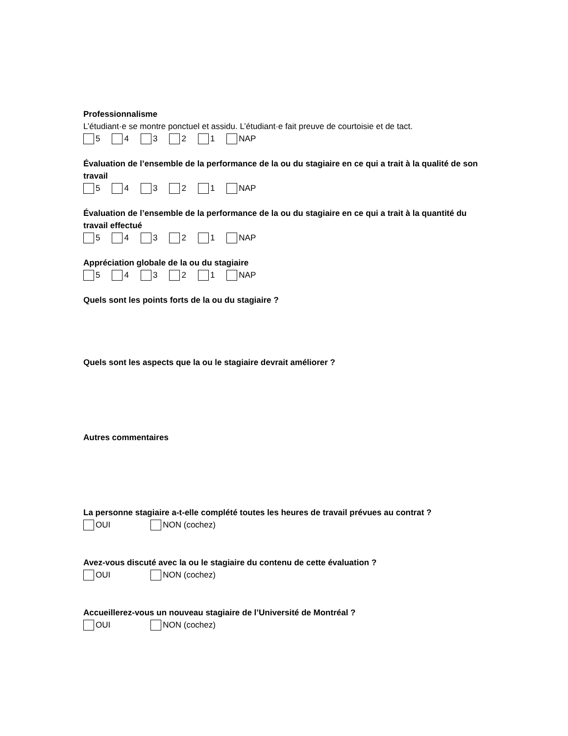Professionnalisme
L’étudiant·e se montre ponctuel et assidu. L’étudiant·e fait preuve de courtoisie et de tact.
5 4 3 2 1 NAP
Évaluation de l’ensemble de la performance de la ou du stagiaire en ce qui a trait à la qualité de son travail
5 4 3 2 1 NAP
Évaluation de l’ensemble de la performance de la ou du stagiaire en ce qui a trait à la quantité du travail effectué
5 4 3 2 1 NAP
Appréciation globale de la ou du stagiaire
5 4 3 2 1 NAP
Quels sont les points forts de la ou du stagiaire ?
Quels sont les aspects que la ou le stagiaire devrait améliorer ?
Autres commentaires
La personne stagiaire a-t-elle complété toutes les heures de travail prévues au contrat ?
OUI NON (cochez)
Avez-vous discuté avec la ou le stagiaire du contenu de cette évaluation ?
OUI NON (cochez)
Accueillerez-vous un nouveau stagiaire de l’Université de Montréal ?
OUI NON (cochez)